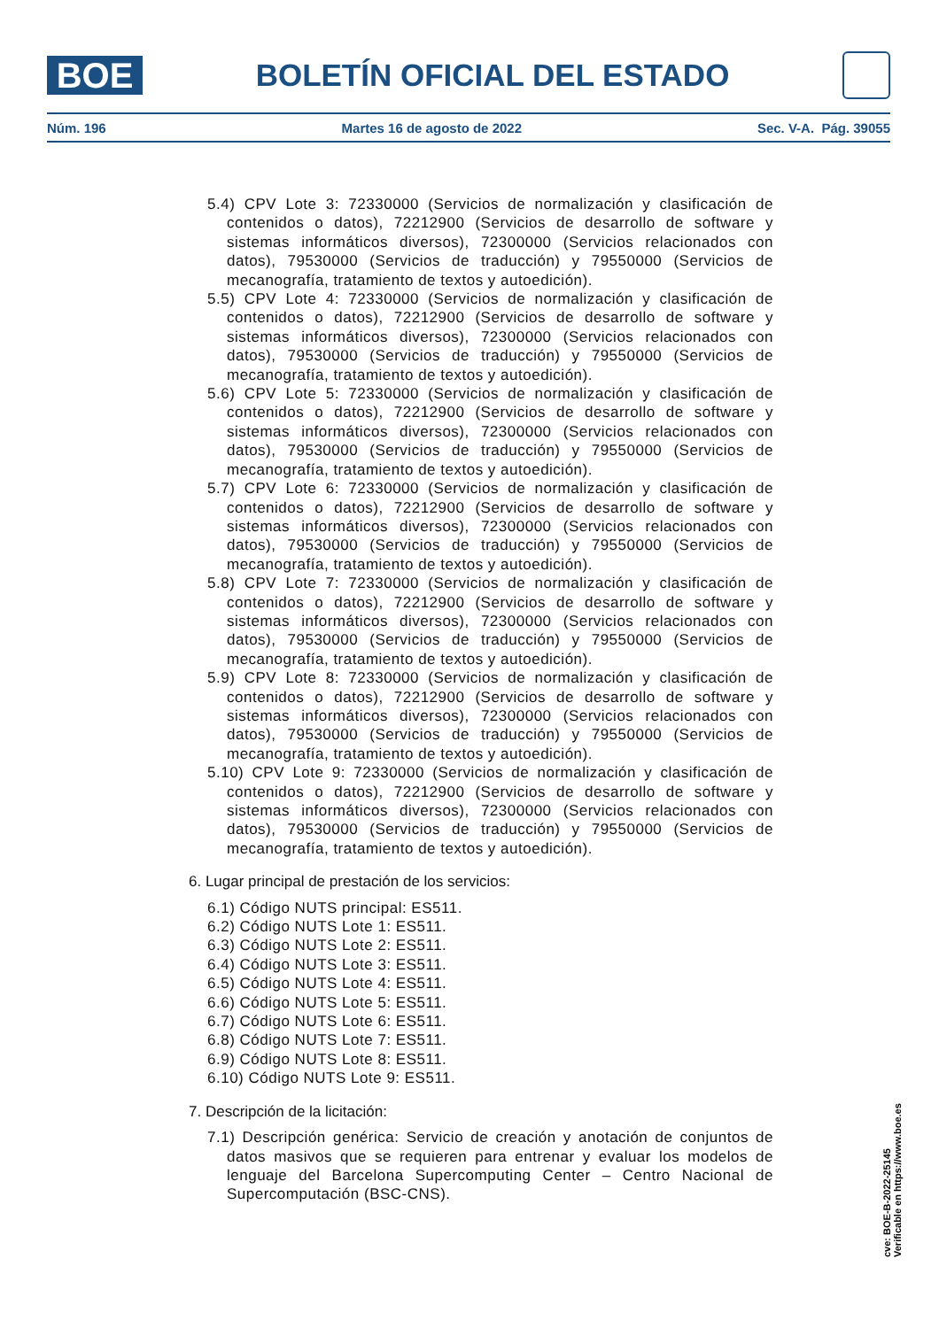BOE
BOLETÍN OFICIAL DEL ESTADO
Núm. 196 Martes 16 de agosto de 2022 Sec. V-A. Pág. 39055
5.4) CPV Lote 3: 72330000 (Servicios de normalización y clasificación de contenidos o datos), 72212900 (Servicios de desarrollo de software y sistemas informáticos diversos), 72300000 (Servicios relacionados con datos), 79530000 (Servicios de traducción) y 79550000 (Servicios de mecanografía, tratamiento de textos y autoedición).
5.5) CPV Lote 4: 72330000 (Servicios de normalización y clasificación de contenidos o datos), 72212900 (Servicios de desarrollo de software y sistemas informáticos diversos), 72300000 (Servicios relacionados con datos), 79530000 (Servicios de traducción) y 79550000 (Servicios de mecanografía, tratamiento de textos y autoedición).
5.6) CPV Lote 5: 72330000 (Servicios de normalización y clasificación de contenidos o datos), 72212900 (Servicios de desarrollo de software y sistemas informáticos diversos), 72300000 (Servicios relacionados con datos), 79530000 (Servicios de traducción) y 79550000 (Servicios de mecanografía, tratamiento de textos y autoedición).
5.7) CPV Lote 6: 72330000 (Servicios de normalización y clasificación de contenidos o datos), 72212900 (Servicios de desarrollo de software y sistemas informáticos diversos), 72300000 (Servicios relacionados con datos), 79530000 (Servicios de traducción) y 79550000 (Servicios de mecanografía, tratamiento de textos y autoedición).
5.8) CPV Lote 7: 72330000 (Servicios de normalización y clasificación de contenidos o datos), 72212900 (Servicios de desarrollo de software y sistemas informáticos diversos), 72300000 (Servicios relacionados con datos), 79530000 (Servicios de traducción) y 79550000 (Servicios de mecanografía, tratamiento de textos y autoedición).
5.9) CPV Lote 8: 72330000 (Servicios de normalización y clasificación de contenidos o datos), 72212900 (Servicios de desarrollo de software y sistemas informáticos diversos), 72300000 (Servicios relacionados con datos), 79530000 (Servicios de traducción) y 79550000 (Servicios de mecanografía, tratamiento de textos y autoedición).
5.10) CPV Lote 9: 72330000 (Servicios de normalización y clasificación de contenidos o datos), 72212900 (Servicios de desarrollo de software y sistemas informáticos diversos), 72300000 (Servicios relacionados con datos), 79530000 (Servicios de traducción) y 79550000 (Servicios de mecanografía, tratamiento de textos y autoedición).
6. Lugar principal de prestación de los servicios:
6.1) Código NUTS principal: ES511.
6.2) Código NUTS Lote 1: ES511.
6.3) Código NUTS Lote 2: ES511.
6.4) Código NUTS Lote 3: ES511.
6.5) Código NUTS Lote 4: ES511.
6.6) Código NUTS Lote 5: ES511.
6.7) Código NUTS Lote 6: ES511.
6.8) Código NUTS Lote 7: ES511.
6.9) Código NUTS Lote 8: ES511.
6.10) Código NUTS Lote 9: ES511.
7. Descripción de la licitación:
7.1) Descripción genérica: Servicio de creación y anotación de conjuntos de datos masivos que se requieren para entrenar y evaluar los modelos de lenguaje del Barcelona Supercomputing Center – Centro Nacional de Supercomputación (BSC-CNS).
cve: BOE-B-2022-25145
Verificable en https://www.boe.es